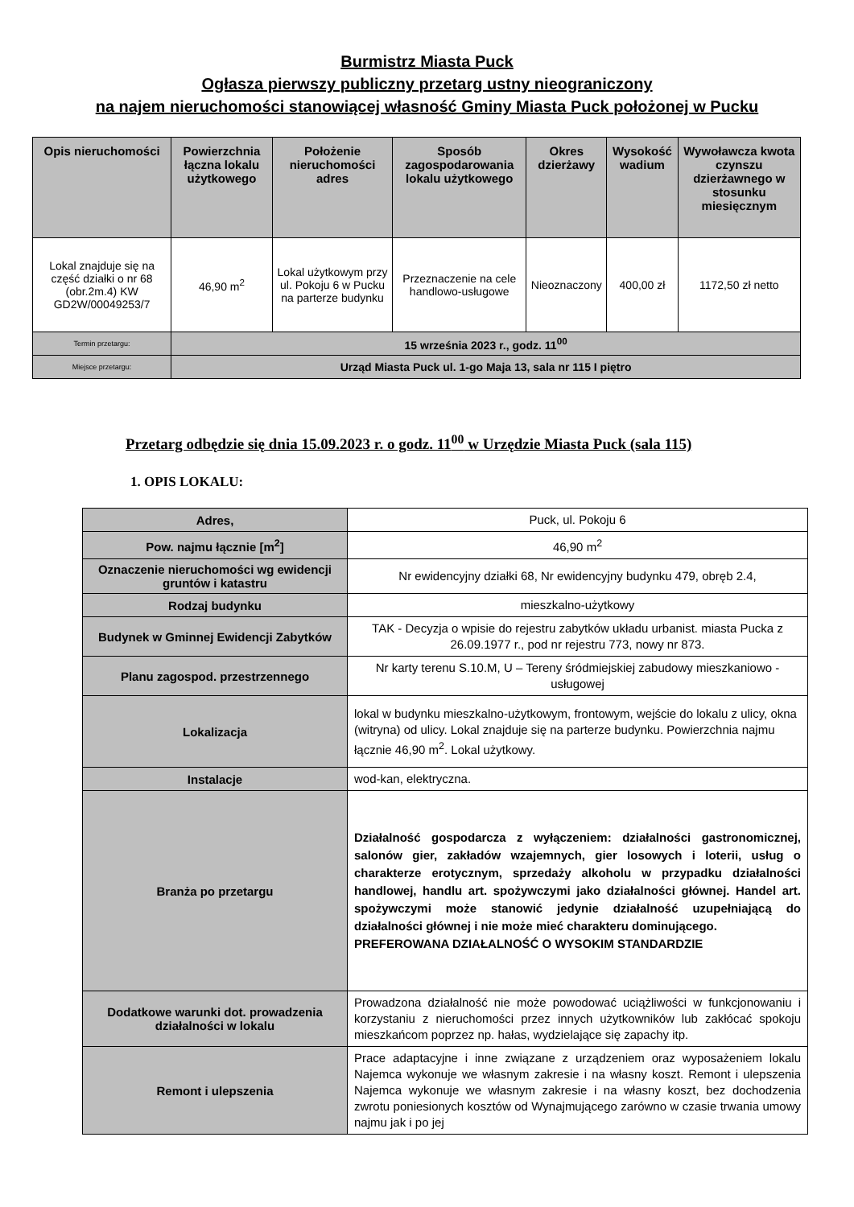Burmistrz Miasta Puck
Ogłasza pierwszy publiczny przetarg ustny nieograniczony
na najem nieruchomości stanowiącej własność Gminy Miasta Puck położonej w Pucku
| Opis nieruchomości | Powierzchnia łączna lokalu użytkowego | Położenie nieruchomości adres | Sposób zagospodarowania lokalu użytkowego | Okres dzierżawy | Wysokość wadium | Wywoławcza kwota czynszu dzierżawnego w stosunku miesięcznym |
| --- | --- | --- | --- | --- | --- | --- |
| Lokal znajduje się na część działki o nr 68 (obr.2m.4) KW GD2W/00049253/7 | 46,90 m<sup>2</sup> | Lokal użytkowym przy ul. Pokoju 6 w Pucku na parterze budynku | Przeznaczenie na cele handlowo-usługowe | Nieoznaczony | 400,00 zł | 1172,50 zł netto |
| Termin przetargu: | 15 września 2023 r., godz. 11<sup>00</sup> | | | | | |
| Miejsce przetargu: | Urząd Miasta Puck ul. 1-go Maja 13, sala nr 115 I piętro | | | | | |
Przetarg odbędzie się dnia 15.09.2023 r. o godz. 11<sup>00</sup> w Urzędzie Miasta Puck (sala 115)
1. OPIS LOKALU:
| Adres, | Puck, ul. Pokoju 6 |
| Pow. najmu łącznie [m<sup>2</sup>] | 46,90 m<sup>2</sup> |
| Oznaczenie nieruchomości wg ewidencji gruntów i katastru | Nr ewidencyjny działki 68, Nr ewidencyjny budynku 479, obręb 2.4, |
| Rodzaj budynku | mieszkalno-użytkowy |
| Budynek w Gminnej Ewidencji Zabytków | TAK - Decyzja o wpisie do rejestru zabytków układu urbanist. miasta Pucka z 26.09.1977 r., pod nr rejestru 773, nowy nr 873. |
| Planu zagospod. przestrzennego | Nr karty terenu S.10.M, U – Tereny śródmiejskiej zabudowy mieszkaniowo -usługowej |
| Lokalizacja | lokal w budynku mieszkalno-użytkowym, frontowym, wejście do lokalu z ulicy, okna (witryna) od ulicy. Lokal znajduje się na parterze budynku. Powierzchnia najmu łącznie 46,90 m<sup>2</sup>. Lokal użytkowy. |
| Instalacje | wod-kan, elektryczna. |
| Branża po przetargu | Działalność gospodarcza z wyłączeniem: działalności gastronomicznej, salonów gier, zakładów wzajemnych, gier losowych i loterii, usług o charakterze erotycznym, sprzedaży alkoholu w przypadku działalności handlowej, handlu art. spożywczymi jako działalności głównej. Handel art. spożywczymi może stanowić jedynie działalność uzupełniającą do działalności głównej i nie może mieć charakteru dominującego. PREFEROWANA DZIAŁALNOŚĆ O WYSOKIM STANDARDZIE |
| Dodatkowe warunki dot. prowadzenia działalności w lokalu | Prowadzona działalność nie może powodować uciążliwości w funkcjonowaniu i korzystaniu z nieruchomości przez innych użytkowników lub zakłócać spokoju mieszkańcom poprzez np. hałas, wydzielające się zapachy itp. |
| Remont i ulepszenia | Prace adaptacyjne i inne związane z urządzeniem oraz wyposażeniem lokalu Najemca wykonuje we własnym zakresie i na własny koszt. Remont i ulepszenia Najemca wykonuje we własnym zakresie i na własny koszt, bez dochodzenia zwrotu poniesionych kosztów od Wynajmującego zarówno w czasie trwania umowy najmu jak i po jej |